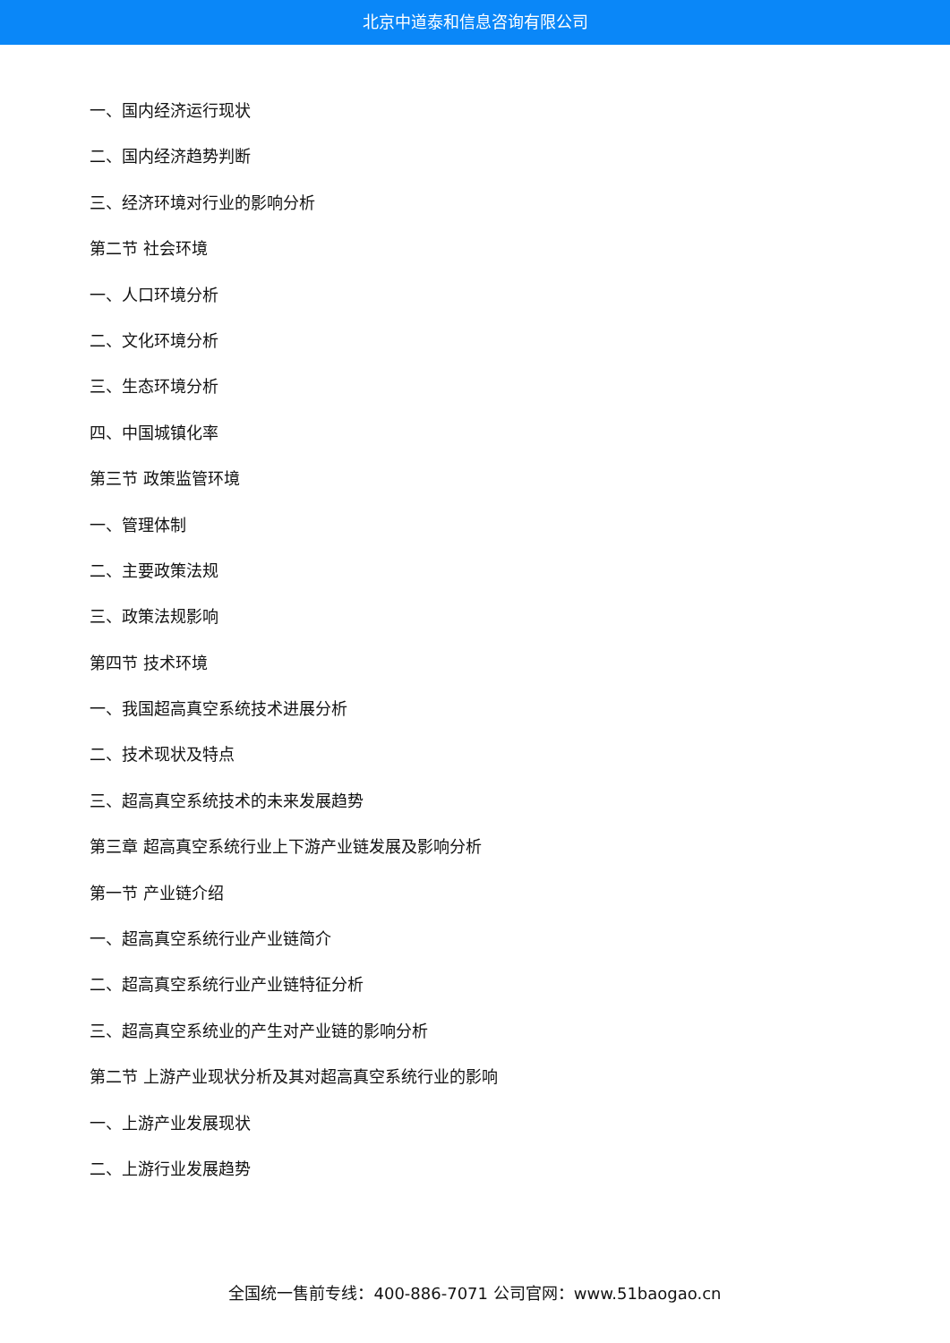北京中道泰和信息咨询有限公司
一、国内经济运行现状
二、国内经济趋势判断
三、经济环境对行业的影响分析
第二节 社会环境
一、人口环境分析
二、文化环境分析
三、生态环境分析
四、中国城镇化率
第三节 政策监管环境
一、管理体制
二、主要政策法规
三、政策法规影响
第四节 技术环境
一、我国超高真空系统技术进展分析
二、技术现状及特点
三、超高真空系统技术的未来发展趋势
第三章 超高真空系统行业上下游产业链发展及影响分析
第一节 产业链介绍
一、超高真空系统行业产业链简介
二、超高真空系统行业产业链特征分析
三、超高真空系统业的产生对产业链的影响分析
第二节 上游产业现状分析及其对超高真空系统行业的影响
一、上游产业发展现状
二、上游行业发展趋势
全国统一售前专线：400-886-7071 公司官网：www.51baogao.cn